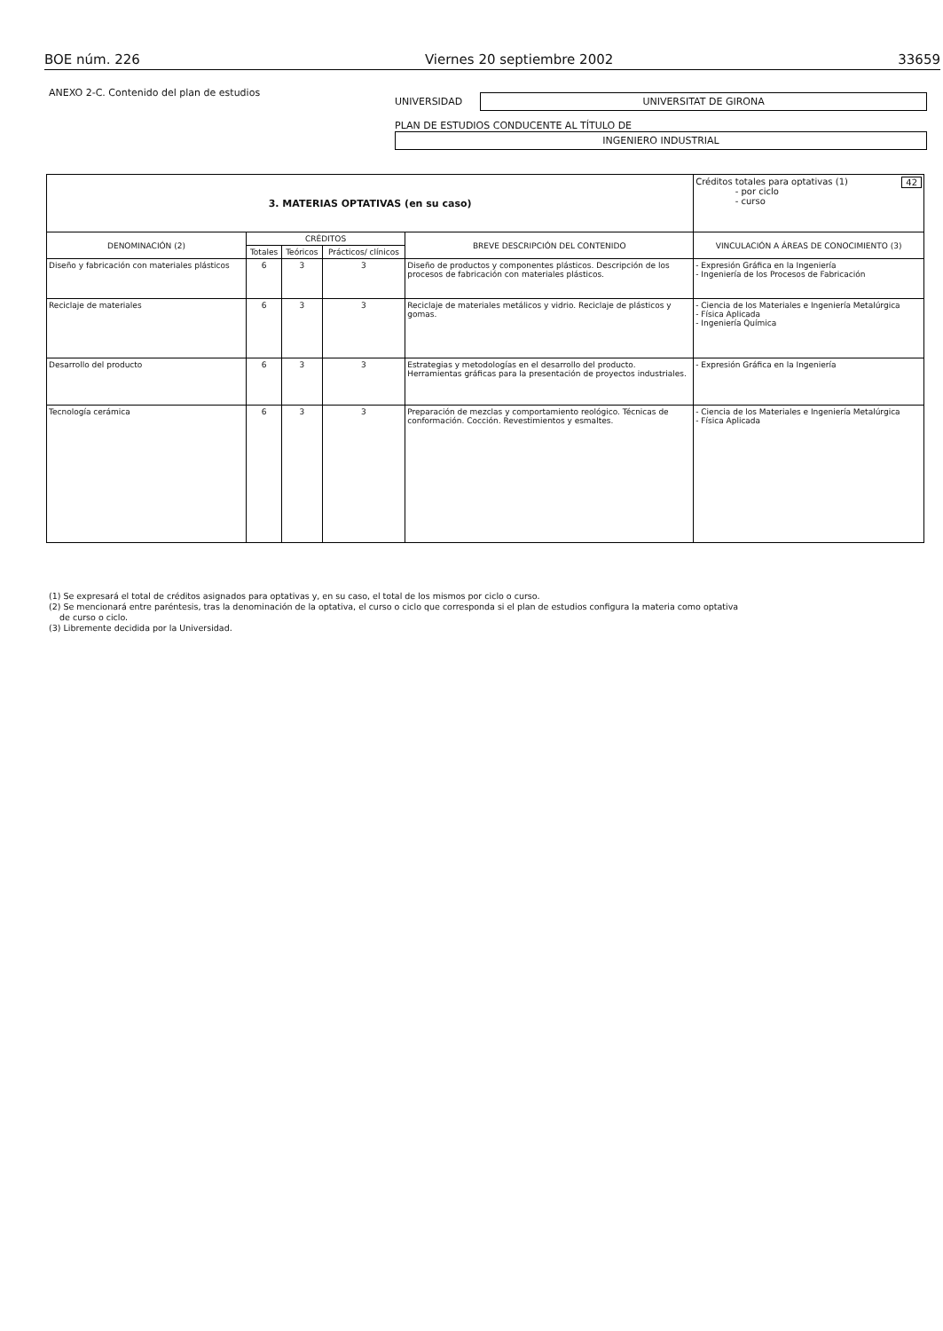BOE núm. 226 Viernes 20 septiembre 2002 33659
ANEXO 2-C. Contenido del plan de estudios
UNIVERSIDAD
UNIVERSITAT DE GIRONA
PLAN DE ESTUDIOS CONDUCENTE AL TÍTULO DE
INGENIERO INDUSTRIAL
| 3. MATERIAS OPTATIVAS (en su caso) | | | | | Créditos totales para optativas (1) 42 - por ciclo - curso |
| DENOMINACIÓN (2) | CRÉDITOS | | | BREVE DESCRIPCIÓN DEL CONTENIDO | VINCULACIÓN A ÁREAS DE CONOCIMIENTO (3) |
| | Totales | Teóricos | Prácticos/ clínicos | | |
| Diseño y fabricación con materiales plásticos | 6 | 3 | 3 | Diseño de productos y componentes plásticos. Descripción de los procesos de fabricación con materiales plásticos. | - Expresión Gráfica en la Ingeniería - Ingeniería de los Procesos de Fabricación |
| Reciclaje de materiales | 6 | 3 | 3 | Reciclaje de materiales metálicos y vidrio. Reciclaje de plásticos y gomas. | - Ciencia de los Materiales e Ingeniería Metalúrgica - Física Aplicada - Ingeniería Química |
| Desarrollo del producto | 6 | 3 | 3 | Estrategias y metodologías en el desarrollo del producto. Herramientas gráficas para la presentación de proyectos industriales. | - Expresión Gráfica en la Ingeniería |
| Tecnología cerámica | 6 | 3 | 3 | Preparación de mezclas y comportamiento reológico. Técnicas de conformación. Cocción. Revestimientos y esmaltes. | - Ciencia de los Materiales e Ingeniería Metalúrgica - Física Aplicada |
(1) Se expresará el total de créditos asignados para optativas y, en su caso, el total de los mismos por ciclo o curso.
(2) Se mencionará entre paréntesis, tras la denominación de la optativa, el curso o ciclo que corresponda si el plan de estudios configura la materia como optativa
de curso o ciclo.
(3) Libremente decidida por la Universidad.